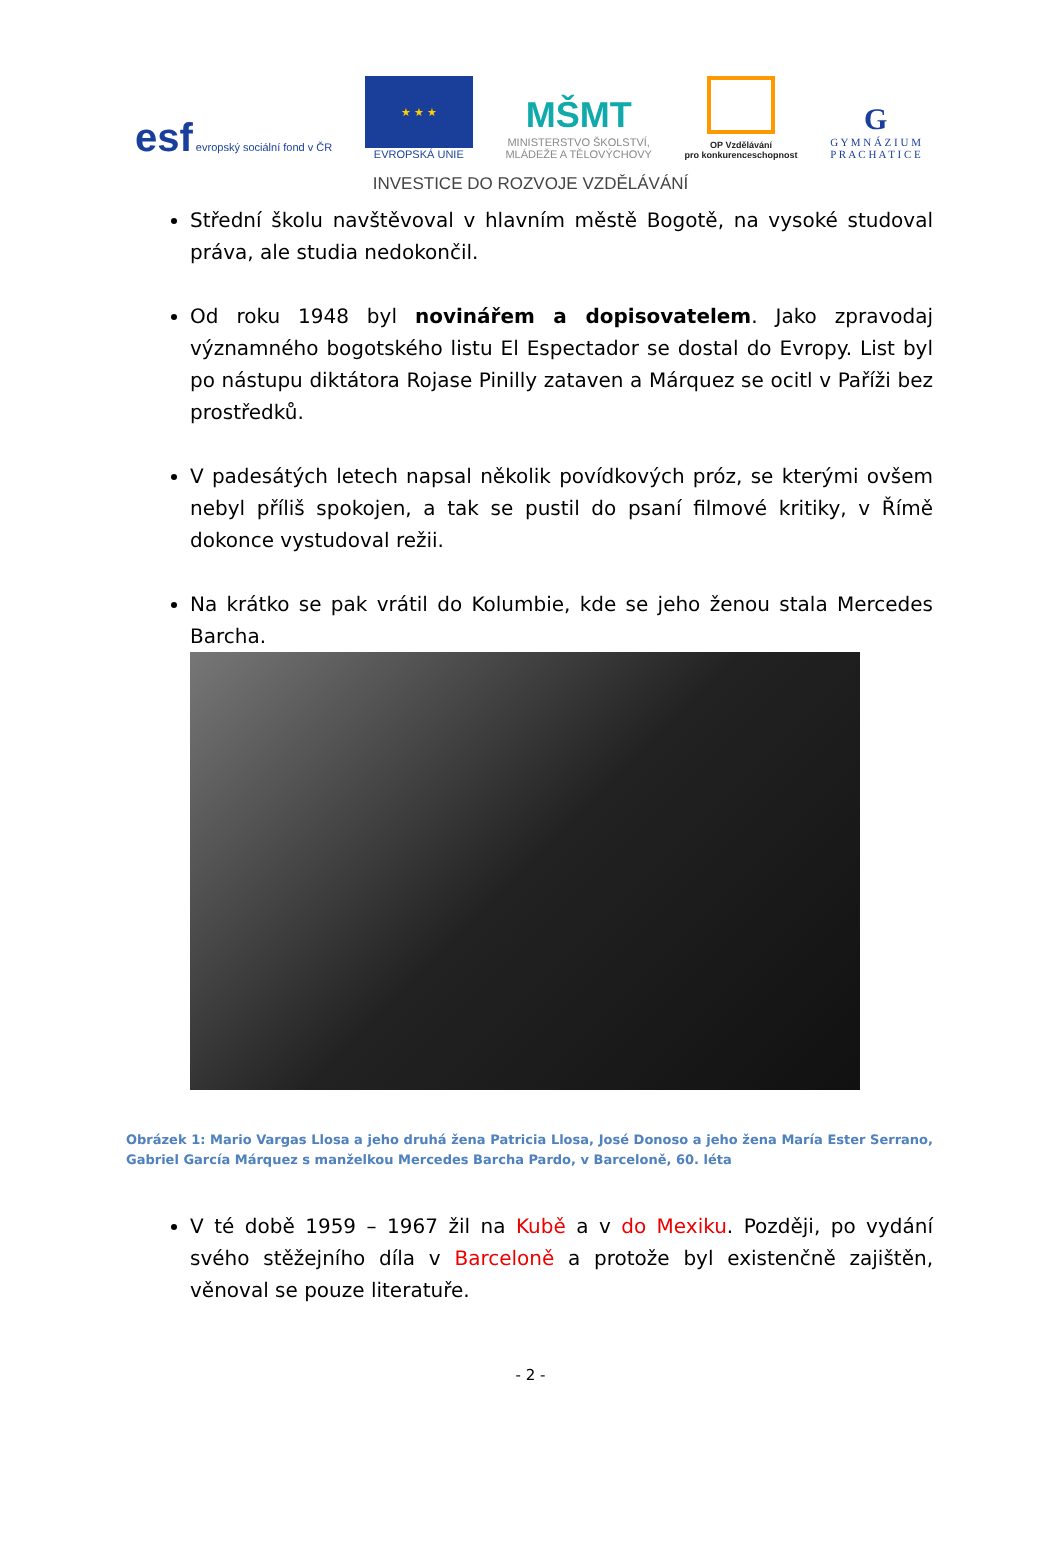esf evropský sociální fond v ČR
★ ★ ★
EVROPSKÁ UNIE
MŠMT
MINISTERSTVO ŠKOLSTVÍ,
MLÁDEŽE A TĚLOVÝCHOVY
OP Vzdělávání
pro konkurenceschopnost
G
G Y M N Á Z I U M
P R A C H A T I C E
INVESTICE DO ROZVOJE VZDĚLÁVÁNÍ
Střední školu navštěvoval v hlavním městě Bogotě, na vysoké studoval práva, ale studia nedokončil.
Od roku 1948 byl novinářem a dopisovatelem. Jako zpravodaj významného bogotského listu El Espectador se dostal do Evropy. List byl po nástupu diktátora Rojase Pinilly zataven a Márquez se ocitl v Paříži bez prostředků.
V padesátých letech napsal několik povídkových próz, se kterými ovšem nebyl příliš spokojen, a tak se pustil do psaní filmové kritiky, v Římě dokonce vystudoval režii.
Na krátko se pak vrátil do Kolumbie, kde se jeho ženou stala Mercedes Barcha.
Obrázek 1: Mario Vargas Llosa a jeho druhá žena Patricia Llosa, José Donoso a jeho žena María Ester Serrano, Gabriel García Márquez s manželkou Mercedes Barcha Pardo, v Barceloně, 60. léta
V té době 1959 – 1967 žil na Kubě a v do Mexiku. Později, po vydání svého stěžejního díla v Barceloně a protože byl existenčně zajištěn, věnoval se pouze literatuře.
- 2 -